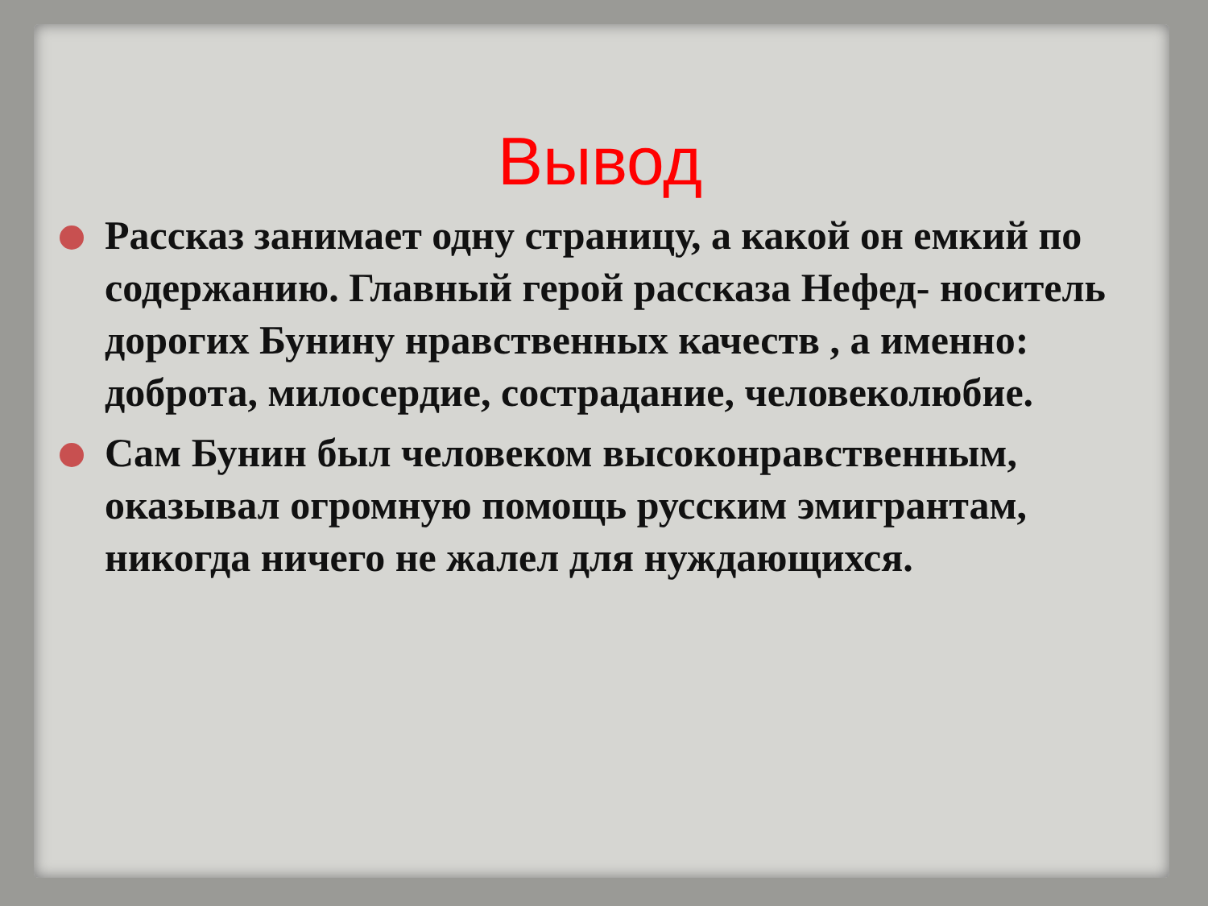Вывод
Рассказ занимает одну страницу, а какой он емкий по содержанию. Главный герой рассказа Нефед- носитель дорогих Бунину нравственных качеств , а именно: доброта, милосердие, сострадание, человеколюбие.
Сам Бунин был человеком высоконравственным, оказывал огромную помощь русским эмигрантам, никогда ничего не жалел для нуждающихся.